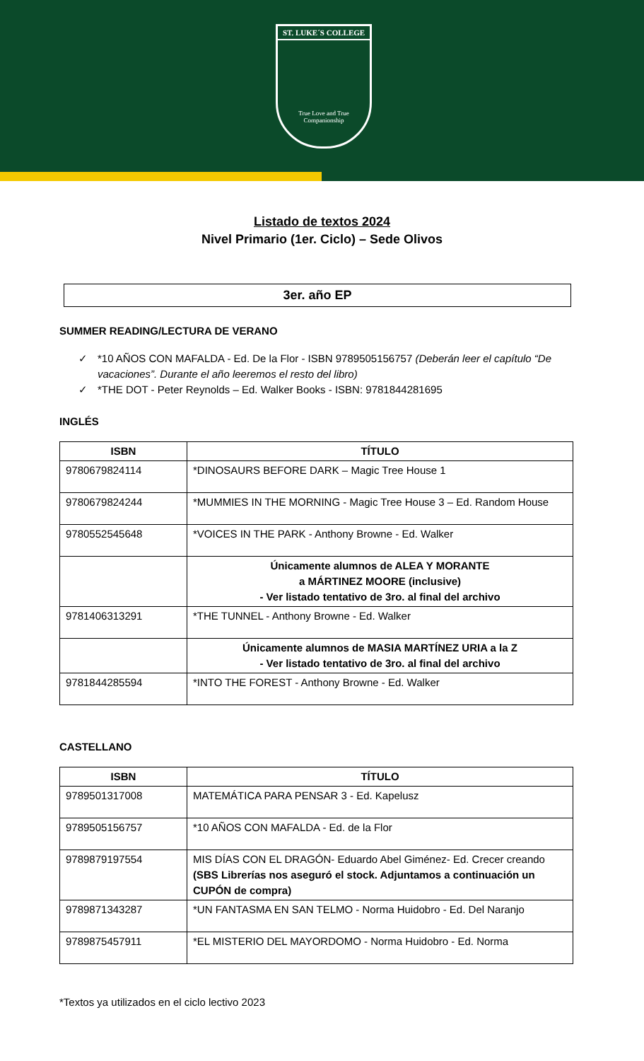ST. LUKE´S COLLEGE
True Love and True Companionship
Listado de textos 2024
Nivel Primario (1er. Ciclo) – Sede Olivos
3er. año EP
SUMMER READING/LECTURA DE VERANO
✓ *10 AÑOS CON MAFALDA - Ed. De la Flor - ISBN 9789505156757 (Deberán leer el capítulo “De vacaciones”. Durante el año leeremos el resto del libro)
✓ *THE DOT - Peter Reynolds – Ed. Walker Books - ISBN: 9781844281695
INGLÉS
| ISBN | TÍTULO |
| --- | --- |
| 9780679824114 | *DINOSAURS BEFORE DARK – Magic Tree House 1 |
| 9780679824244 | *MUMMIES IN THE MORNING - Magic Tree House 3 – Ed. Random House |
| 9780552545648 | *VOICES IN THE PARK - Anthony Browne - Ed. Walker |
| | Únicamente alumnos de ALEA Y MORANTE a MÁRTINEZ MOORE (inclusive) - Ver listado tentativo de 3ro. al final del archivo |
| 9781406313291 | *THE TUNNEL - Anthony Browne - Ed. Walker |
| | Únicamente alumnos de MASIA MARTÍNEZ URIA a la Z - Ver listado tentativo de 3ro. al final del archivo |
| 9781844285594 | *INTO THE FOREST - Anthony Browne - Ed. Walker |
CASTELLANO
| ISBN | TÍTULO |
| --- | --- |
| 9789501317008 | MATEMÁTICA PARA PENSAR 3 - Ed. Kapelusz |
| 9789505156757 | *10 AÑOS CON MAFALDA - Ed. de la Flor |
| 9789879197554 | MIS DÍAS CON EL DRAGÓN- Eduardo Abel Giménez- Ed. Crecer creando (SBS Librerías nos aseguró el stock. Adjuntamos a continuación un CUPÓN de compra) |
| 9789871343287 | *UN FANTASMA EN SAN TELMO - Norma Huidobro - Ed. Del Naranjo |
| 9789875457911 | *EL MISTERIO DEL MAYORDOMO - Norma Huidobro - Ed. Norma |
*Textos ya utilizados en el ciclo lectivo 2023